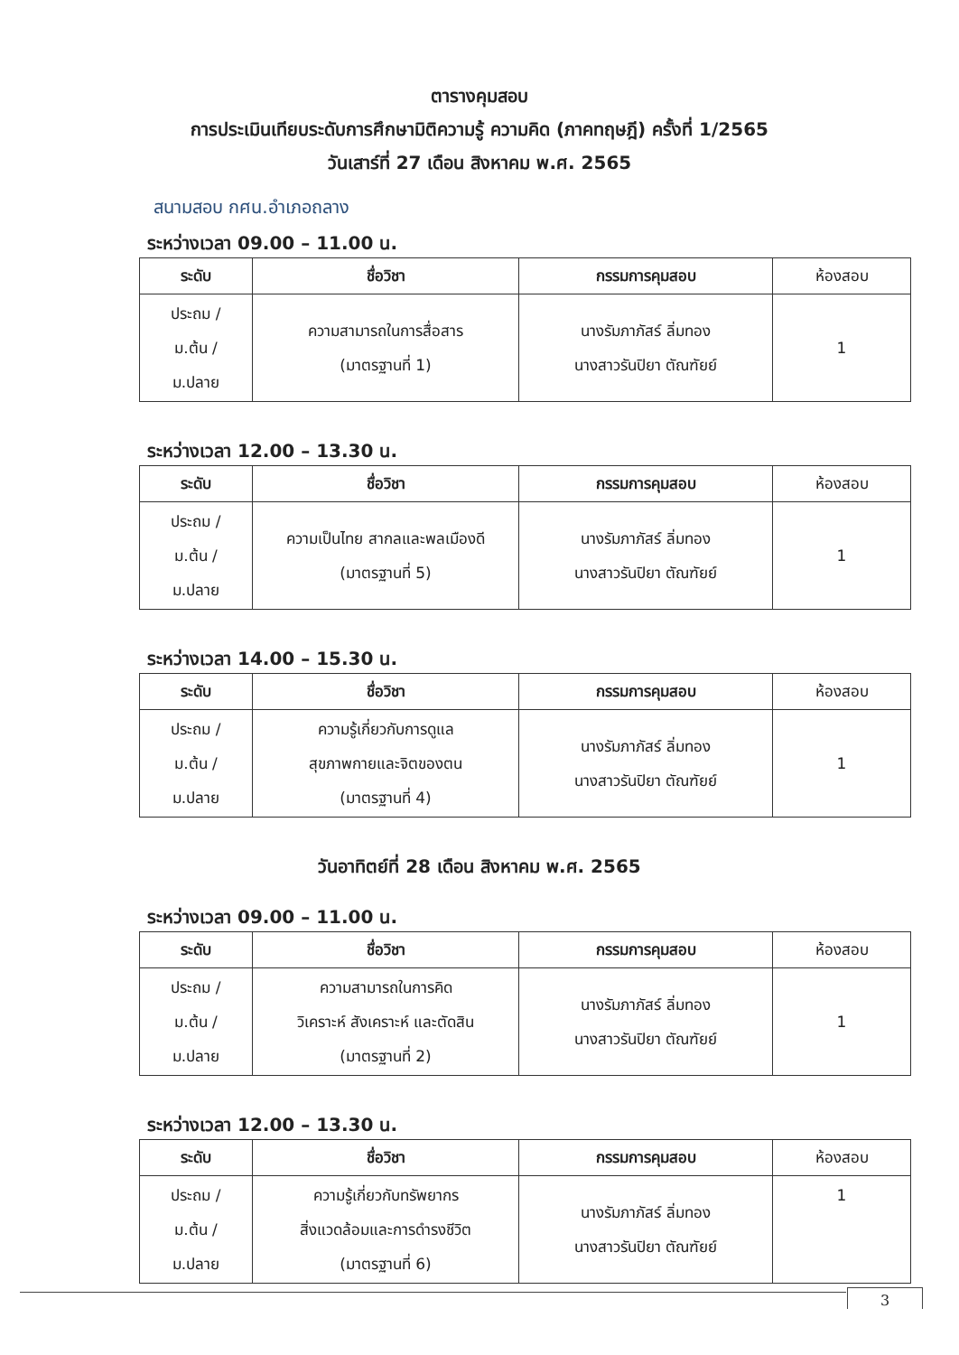ตารางคุมสอบ
การประเมินเทียบระดับการศึกษามิติความรู้ ความคิด (ภาคทฤษฎี) ครั้งที่ 1/2565
วันเสาร์ที่ 27 เดือน สิงหาคม พ.ศ. 2565
สนามสอบ กศน.อำเภอถลาง
ระหว่างเวลา 09.00 – 11.00 น.
| ระดับ | ชื่อวิชา | กรรมการคุมสอบ | ห้องสอบ |
| --- | --- | --- | --- |
| ประถม / ม.ต้น / ม.ปลาย | ความสามารถในการสื่อสาร (มาตรฐานที่ 1) | นางรัมภาภัสร์ ลิ่มทอง นางสาวรันปิยา ตัณฑัยย์ | 1 |
ระหว่างเวลา 12.00 – 13.30 น.
| ระดับ | ชื่อวิชา | กรรมการคุมสอบ | ห้องสอบ |
| --- | --- | --- | --- |
| ประถม / ม.ต้น / ม.ปลาย | ความเป็นไทย สากลและพลเมืองดี (มาตรฐานที่ 5) | นางรัมภาภัสร์ ลิ่มทอง นางสาวรันปิยา ตัณฑัยย์ | 1 |
ระหว่างเวลา 14.00 – 15.30 น.
| ระดับ | ชื่อวิชา | กรรมการคุมสอบ | ห้องสอบ |
| --- | --- | --- | --- |
| ประถม / ม.ต้น / ม.ปลาย | ความรู้เกี่ยวกับการดูแล สุขภาพกายและจิตของตน (มาตรฐานที่ 4) | นางรัมภาภัสร์ ลิ่มทอง นางสาวรันปิยา ตัณฑัยย์ | 1 |
วันอาทิตย์ที่ 28 เดือน สิงหาคม พ.ศ. 2565
ระหว่างเวลา 09.00 – 11.00 น.
| ระดับ | ชื่อวิชา | กรรมการคุมสอบ | ห้องสอบ |
| --- | --- | --- | --- |
| ประถม / ม.ต้น / ม.ปลาย | ความสามารถในการคิด วิเคราะห์ สังเคราะห์ และตัดสิน (มาตรฐานที่ 2) | นางรัมภาภัสร์ ลิ่มทอง นางสาวรันปิยา ตัณฑัยย์ | 1 |
ระหว่างเวลา 12.00 – 13.30 น.
| ระดับ | ชื่อวิชา | กรรมการคุมสอบ | ห้องสอบ |
| --- | --- | --- | --- |
| ประถม / ม.ต้น / ม.ปลาย | ความรู้เกี่ยวกับทรัพยากร สิ่งแวดล้อมและการดำรงชีวิต (มาตรฐานที่ 6) | นางรัมภาภัสร์ ลิ่มทอง นางสาวรันปิยา ตัณฑัยย์ | 1 |
3